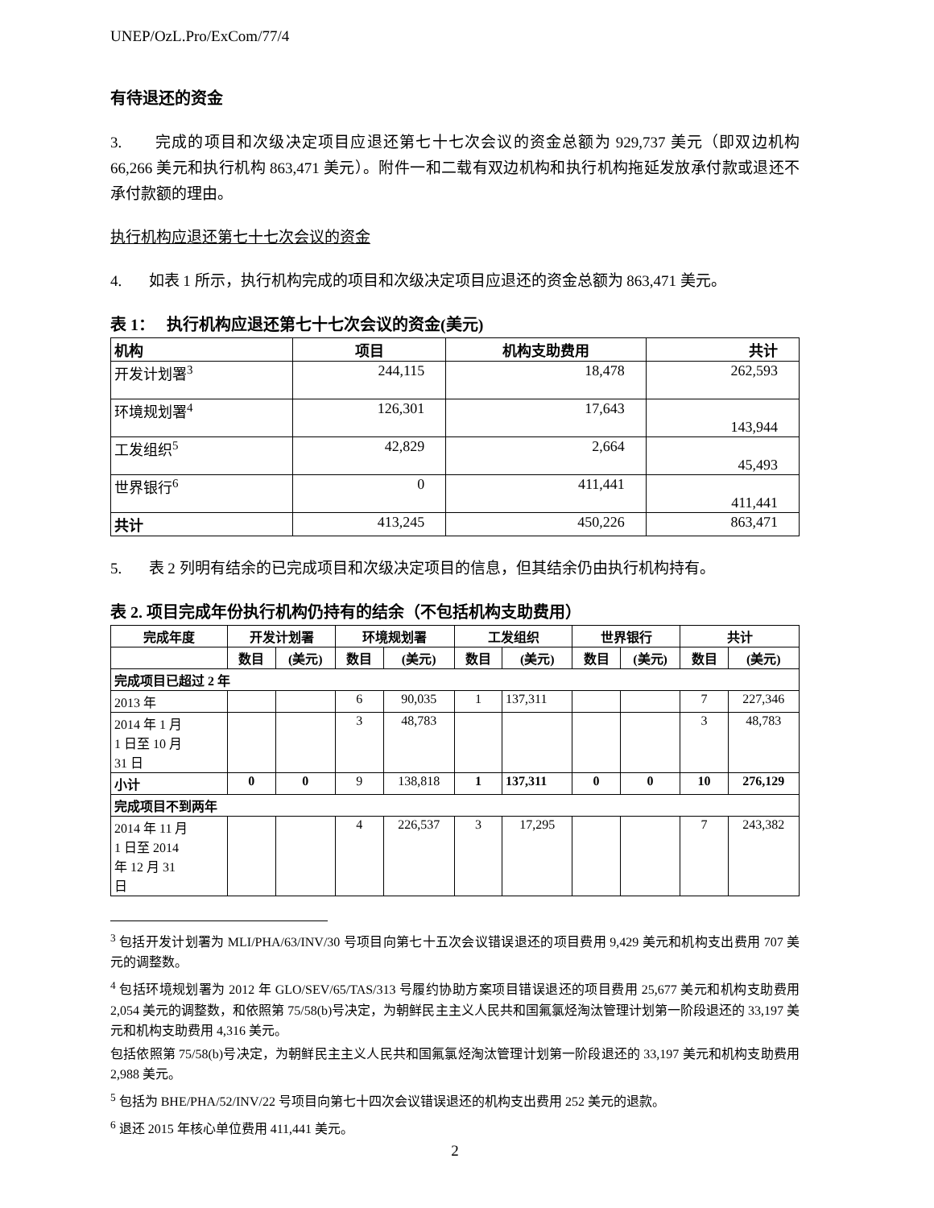UNEP/OzL.Pro/ExCom/77/4
有待退还的资金
3. 完成的项目和次级决定项目应退还第七十七次会议的资金总额为 929,737 美元（即双边机构 66,266 美元和执行机构 863,471 美元）。附件一和二载有双边机构和执行机构拖延发放承付款或退还不承付款额的理由。
执行机构应退还第七十七次会议的资金
4. 如表 1 所示，执行机构完成的项目和次级决定项目应退还的资金总额为 863,471 美元。
表 1： 执行机构应退还第七十七次会议的资金(美元)
| 机构 | 项目 | 机构支助费用 | 共计 |
| 开发计划署<sup>3</sup> | 244,115 | 18,478 | 262,593 |
| 环境规划署<sup>4</sup> | 126,301 | 17,643 | 143,944 |
| 工发组织<sup>5</sup> | 42,829 | 2,664 | 45,493 |
| 世界银行<sup>6</sup> | 0 | 411,441 | 411,441 |
| 共计 | 413,245 | 450,226 | 863,471 |
5. 表 2 列明有结余的已完成项目和次级决定项目的信息，但其结余仍由执行机构持有。
表 2. 项目完成年份执行机构仍持有的结余（不包括机构支助费用）
| 完成年度 | 开发计划署 | | 环境规划署 | | 工发组织 | | 世界银行 | | 共计 | |
| --- | --- | --- | --- | --- | --- | --- | --- | --- | --- | --- |
| | 数目 | (美元) | 数目 | (美元) | 数目 | (美元) | 数目 | (美元) | 数目 | (美元) |
| 完成项目已超过 2 年 | | | | | | | | | | |
| 2013 年 | | | 6 | 90,035 | 1 | 137,311 | | | 7 | 227,346 |
| 2014 年 1 月 1 日至 10 月 31 日 | | | 3 | 48,783 | | | | | 3 | 48,783 |
| 小计 | 0 | 0 | 9 | 138,818 | 1 | 137,311 | 0 | 0 | 10 | 276,129 |
| 完成项目不到两年 | | | | | | | | | | |
| 2014 年 11 月 1 日至 2014 年 12 月 31 日 | | | 4 | 226,537 | 3 | 17,295 | | | 7 | 243,382 |
<sup>3</sup> 包括开发计划署为 MLI/PHA/63/INV/30 号项目向第七十五次会议错误退还的项目费用 9,429 美元和机构支出费用 707 美元的调整数。
<sup>4</sup> 包括环境规划署为 2012 年 GLO/SEV/65/TAS/313 号履约协助方案项目错误退还的项目费用 25,677 美元和机构支助费用 2,054 美元的调整数，和依照第 75/58(b)号决定，为朝鲜民主主义人民共和国氟氯烃淘汰管理计划第一阶段退还的 33,197 美元和机构支助费用 4,316 美元。
包括依照第 75/58(b)号决定，为朝鲜民主主义人民共和国氟氯烃淘汰管理计划第一阶段退还的 33,197 美元和机构支助费用 2,988 美元。
<sup>5</sup> 包括为 BHE/PHA/52/INV/22 号项目向第七十四次会议错误退还的机构支出费用 252 美元的退款。
<sup>6</sup> 退还 2015 年核心单位费用 411,441 美元。
2